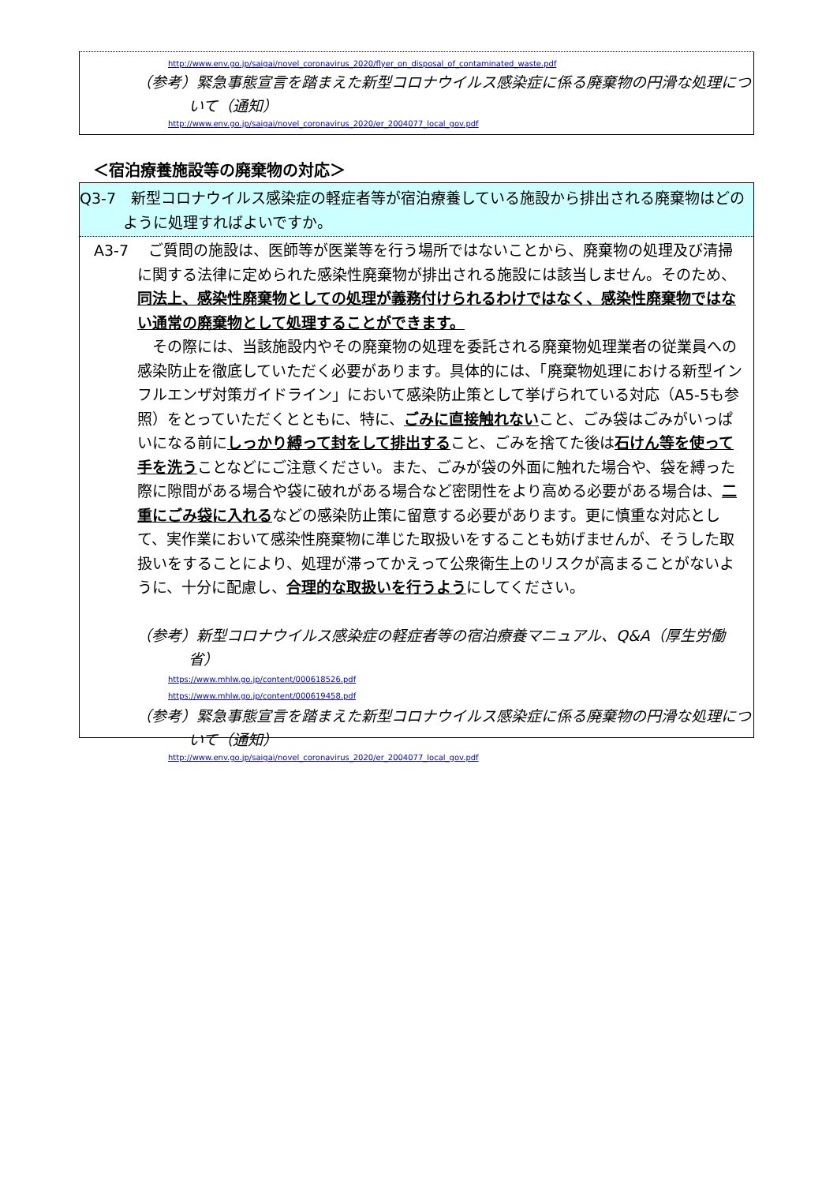http://www.env.go.jp/saigai/novel_coronavirus_2020/flyer_on_disposal_of_contaminated_waste.pdf
（参考）緊急事態宣言を踏まえた新型コロナウイルス感染症に係る廃棄物の円滑な処理について（通知）
http://www.env.go.jp/saigai/novel_coronavirus_2020/er_2004077_local_gov.pdf
＜宿泊療養施設等の廃棄物の対応＞
Q3-7　新型コロナウイルス感染症の軽症者等が宿泊療養している施設から排出される廃棄物はどのように処理すればよいですか。
A3-7　 ご質問の施設は、医師等が医業等を行う場所ではないことから、廃棄物の処理及び清掃に関する法律に定められた感染性廃棄物が排出される施設には該当しません。そのため、同法上、感染性廃棄物としての処理が義務付けられるわけではなく、感染性廃棄物ではない通常の廃棄物として処理することができます。
　その際には、当該施設内やその廃棄物の処理を委託される廃棄物処理業者の従業員への感染防止を徹底していただく必要があります。具体的には、「廃棄物処理における新型インフルエンザ対策ガイドライン」において感染防止策として挙げられている対応（A5-5も参照）をとっていただくとともに、特に、ごみに直接触れないこと、ごみ袋はごみがいっぱいになる前にしっかり縛って封をして排出すること、ごみを捨てた後は石けん等を使って手を洗うことなどにご注意ください。また、ごみが袋の外面に触れた場合や、袋を縛った際に隙間がある場合や袋に破れがある場合など密閉性をより高める必要がある場合は、二重にごみ袋に入れるなどの感染防止策に留意する必要があります。更に慎重な対応として、実作業において感染性廃棄物に準じた取扱いをすることも妨げませんが、そうした取扱いをすることにより、処理が滞ってかえって公衆衛生上のリスクが高まることがないように、十分に配慮し、合理的な取扱いを行うようにしてください。
（参考）新型コロナウイルス感染症の軽症者等の宿泊療養マニュアル、Q&A（厚生労働省）
https://www.mhlw.go.jp/content/000618526.pdf
https://www.mhlw.go.jp/content/000619458.pdf
（参考）緊急事態宣言を踏まえた新型コロナウイルス感染症に係る廃棄物の円滑な処理について（通知）
http://www.env.go.jp/saigai/novel_coronavirus_2020/er_2004077_local_gov.pdf